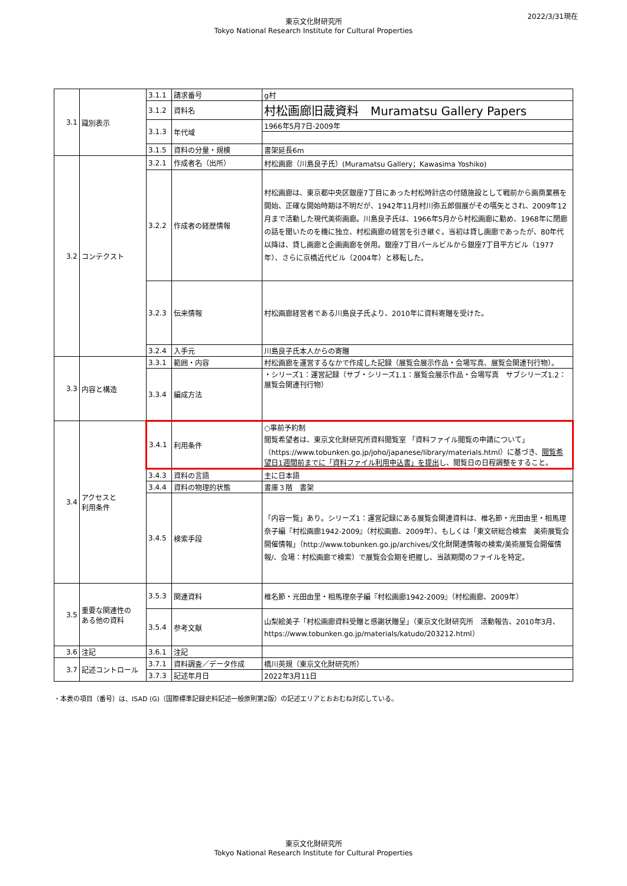2022/3/31現在
東京文化財研究所
Tokyo National Research Institute for Cultural Properties
| 3.1 | 識別表示 | 3.1.1 | 請求番号 | g村 |
| | | 3.1.2 | 資料名 | 村松画廊旧蔵資料 Muramatsu Gallery Papers |
| | | 3.1.3 | 年代域 | 1966年5月7日-2009年 |
| | | 3.1.5 | 資料の分量・規模 | 書架延長6m |
| 3.2 | コンテクスト | 3.2.1 | 作成者名（出所） | 村松画廊（川島良子氏）(Muramatsu Gallery；Kawasima Yoshiko) |
| | | 3.2.2 | 作成者の経歴情報 | 村松画廊は、東京都中央区銀座7丁目にあった村松時計店の付随施設として戦前から画商業務を開始、正確な開始時期は不明だが、1942年11月村川弥五郎個展がその嚆矢とされ、2009年12月まで活動した現代美術画廊。川島良子氏は、1966年5月から村松画廊に勤め、1968年に閉廊の話を聞いたのを機に独立、村松画廊の経営を引き継ぐ。当初は貸し画廊であったが、80年代以降は、貸し画廊と企画画廊を併用。銀座7丁目パールビルから銀座7丁目平方ビル（1977年）、さらに京橋近代ビル（2004年）と移転した。 |
| | | 3.2.3 | 伝来情報 | 村松画廊経営者である川島良子氏より、2010年に資料寄贈を受けた。 |
| | | 3.2.4 | 入手元 | 川島良子氏本人からの寄贈 |
| 3.3 | 内容と構造 | 3.3.1 | 範囲・内容 | 村松画廊を運営するなかで作成した記録（展覧会展示作品・会場写真、展覧会関連刊行物）。 |
| | | 3.3.4 | 編成方法 | ・シリーズ1：運営記録（サブ・シリーズ1.1：展覧会展示作品・会場写真 サブシリーズ1.2：展覧会関連刊行物） |
| 3.4 | アクセスと 利用条件 | 3.4.1 | 利用条件 | ○事前予約制 閲覧希望者は、東京文化財研究所資料閲覧室 「資料ファイル閲覧の申請について」（https://www.tobunken.go.jp/joho/japanese/library/materials.html）に基づき、 閲覧希望日1週間前までに「資料ファイル利用申込書」を提出 し、閲覧日の日程調整をすること。 |
| | | 3.4.3 | 資料の言語 | 主に日本語 |
| | | 3.4.4 | 資料の物理的状態 | 書庫３階 書架 |
| | | 3.4.5 | 検索手段 | 「内容一覧」あり。シリーズ1：運営記録にある展覧会関連資料は、椎名節・光田由里・相馬理奈子編『村松画廊1942-2009』（村松画廊、2009年）、もしくは「東文研総合検索 美術展覧会開催情報」（http://www.tobunken.go.jp/archives/文化財関連情報の検索/美術展覧会開催情報/、会場：村松画廊で検索）で展覧会会期を把握し、当該期間のファイルを特定。 |
| 3.5 | 重要な関連性の ある他の資料 | 3.5.3 | 関連資料 | 椎名節・光田由里・相馬理奈子編『村松画廊1942-2009』（村松画廊、2009年） |
| | | 3.5.4 | 参考文献 | 山梨絵美子「村松画廊資料受贈と感謝状贈呈」（東京文化財研究所 活動報告、2010年3月、https://www.tobunken.go.jp/materials/katudo/203212.html） |
| 3.6 | 注記 | 3.6.1 | 注記 | |
| 3.7 | 記述コントロール | 3.7.1 | 資料調査／データ作成 | 橋川英規（東京文化財研究所） |
| | | 3.7.3 | 記述年月日 | 2022年3月11日 |
・本表の項目（番号）は、ISAD (G)（国際標準記録史料記述一般原則第2版）の記述エリアとおおむね対応している。
東京文化財研究所
Tokyo National Research Institute for Cultural Properties